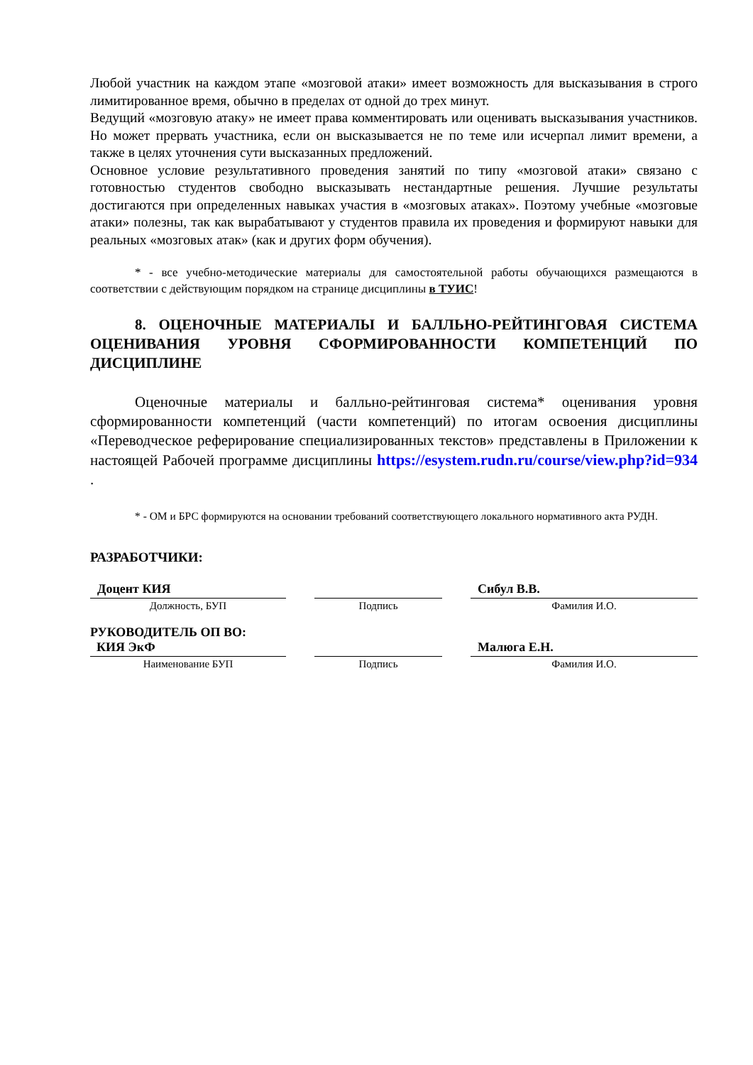Любой участник на каждом этапе «мозговой атаки» имеет возможность для высказывания в строго лимитированное время, обычно в пределах от одной до трех минут.
Ведущий «мозговую атаку» не имеет права комментировать или оценивать высказывания участников. Но может прервать участника, если он высказывается не по теме или исчерпал лимит времени, а также в целях уточнения сути высказанных предложений.
Основное условие результативного проведения занятий по типу «мозговой атаки» связано с готовностью студентов свободно высказывать нестандартные решения. Лучшие результаты достигаются при определенных навыках участия в «мозговых атаках». Поэтому учебные «мозговые атаки» полезны, так как вырабатывают у студентов правила их проведения и формируют навыки для реальных «мозговых атак» (как и других форм обучения).
* - все учебно-методические материалы для самостоятельной работы обучающихся размещаются в соответствии с действующим порядком на странице дисциплины в ТУИС!
8. ОЦЕНОЧНЫЕ МАТЕРИАЛЫ И БАЛЛЬНО-РЕЙТИНГОВАЯ СИСТЕМА ОЦЕНИВАНИЯ УРОВНЯ СФОРМИРОВАННОСТИ КОМПЕТЕНЦИЙ ПО ДИСЦИПЛИНЕ
Оценочные материалы и балльно-рейтинговая система* оценивания уровня сформированности компетенций (части компетенций) по итогам освоения дисциплины «Переводческое реферирование специализированных текстов» представлены в Приложении к настоящей Рабочей программе дисциплины https://esystem.rudn.ru/course/view.php?id=934 .
* - ОМ и БРС формируются на основании требований соответствующего локального нормативного акта РУДН.
РАЗРАБОТЧИКИ:
| Доцент КИЯ | | | | Сибул В.В. |
| Должность, БУП | | Подпись | | Фамилия И.О. |
| РУКОВОДИТЕЛЬ ОП ВО: КИЯ ЭкФ | | | | Малюга Е.Н. |
| Наименование БУП | | Подпись | | Фамилия И.О. |